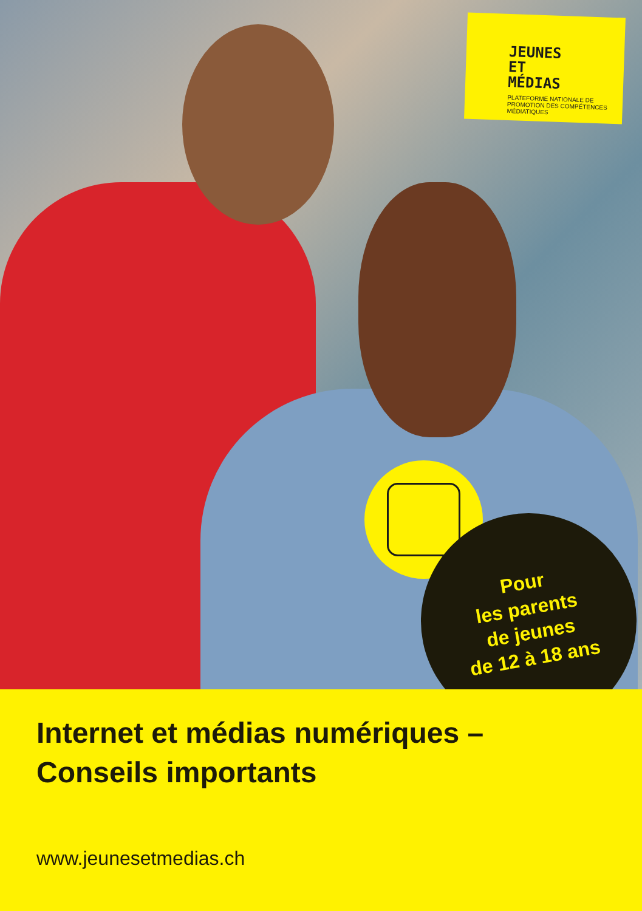JEUNES
ET
MÉDIAS
PLATEFORME NATIONALE DE PROMOTION DES COMPÉTENCES MÉDIATIQUES
Pour
les parents
de jeunes
de 12 à 18 ans
Internet et médias numériques –
Conseils importants
www.jeunesetmedias.ch